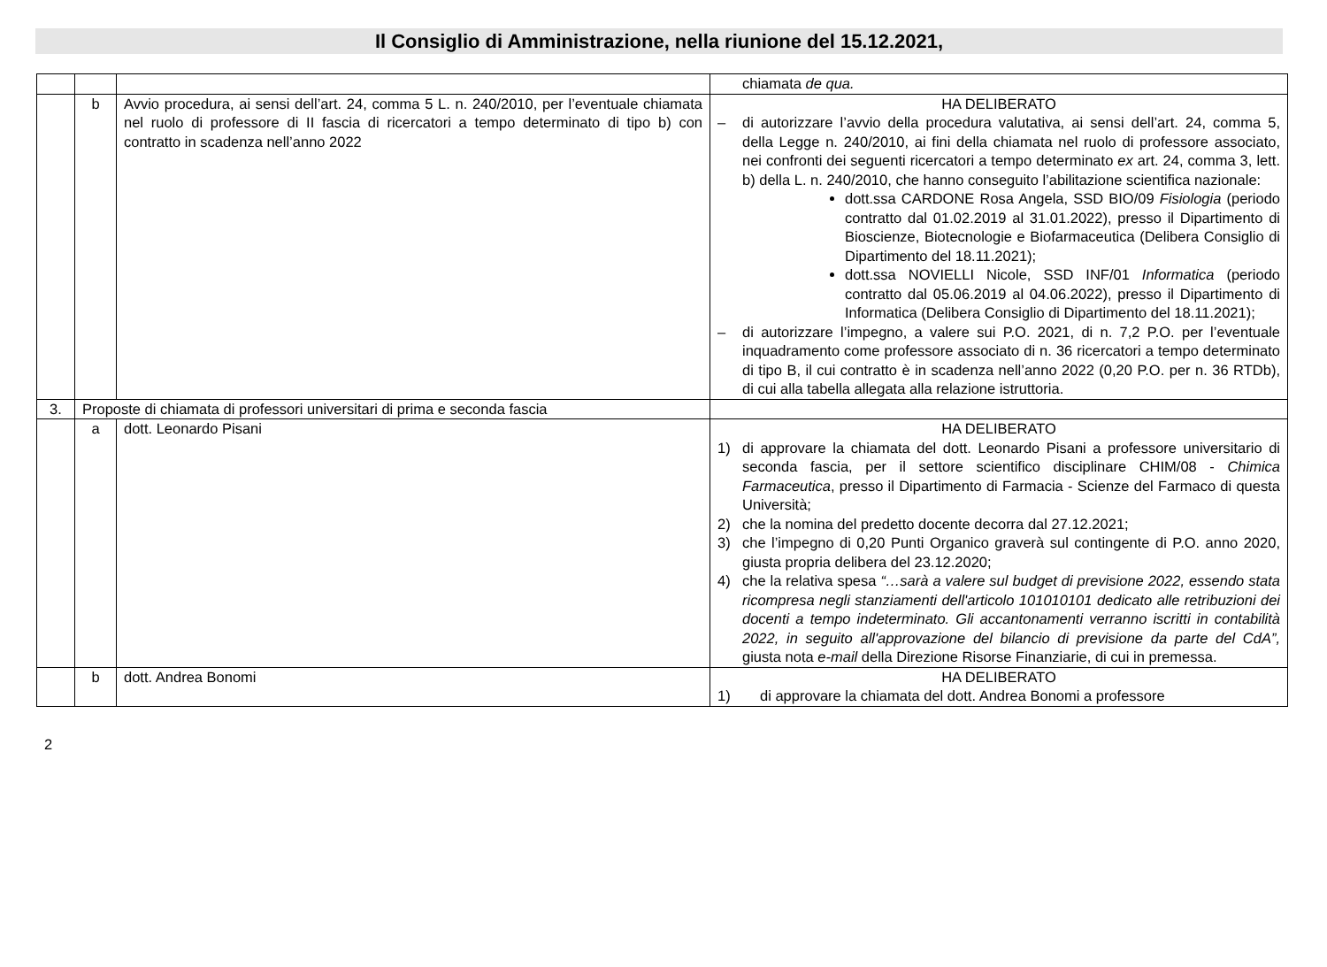Il Consiglio di Amministrazione, nella riunione del 15.12.2021,
| | | | chiamata de qua. |
| | b | Avvio procedura, ai sensi dell’art. 24, comma 5 L. n. 240/2010, per l’eventuale chiamata nel ruolo di professore di II fascia di ricercatori a tempo determinato di tipo b) con contratto in scadenza nell’anno 2022 | HA DELIBERATO – di autorizzare l’avvio della procedura valutativa, ai sensi dell’art. 24, comma 5, della Legge n. 240/2010, ai fini della chiamata nel ruolo di professore associato, nei confronti dei seguenti ricercatori a tempo determinato ex art. 24, comma 3, lett. b) della L. n. 240/2010, che hanno conseguito l’abilitazione scientifica nazionale: dott.ssa CARDONE Rosa Angela, SSD BIO/09 Fisiologia (periodo contratto dal 01.02.2019 al 31.01.2022), presso il Dipartimento di Bioscienze, Biotecnologie e Biofarmaceutica (Delibera Consiglio di Dipartimento del 18.11.2021); dott.ssa NOVIELLI Nicole, SSD INF/01 Informatica (periodo contratto dal 05.06.2019 al 04.06.2022), presso il Dipartimento di Informatica (Delibera Consiglio di Dipartimento del 18.11.2021); – di autorizzare l’impegno, a valere sui P.O. 2021, di n. 7,2 P.O. per l’eventuale inquadramento come professore associato di n. 36 ricercatori a tempo determinato di tipo B, il cui contratto è in scadenza nell’anno 2022 (0,20 P.O. per n. 36 RTDb), di cui alla tabella allegata alla relazione istruttoria. |
| 3. | Proposte di chiamata di professori universitari di prima e seconda fascia | | |
| | a | dott. Leonardo Pisani | HA DELIBERATO 1) di approvare la chiamata del dott. Leonardo Pisani a professore universitario di seconda fascia, per il settore scientifico disciplinare CHIM/08 - Chimica Farmaceutica , presso il Dipartimento di Farmacia - Scienze del Farmaco di questa Università; 2) che la nomina del predetto docente decorra dal 27.12.2021; 3) che l’impegno di 0,20 Punti Organico graverà sul contingente di P.O. anno 2020, giusta propria delibera del 23.12.2020; 4) che la relativa spesa “…sarà a valere sul budget di previsione 2022, essendo stata ricompresa negli stanziamenti dell'articolo 101010101 dedicato alle retribuzioni dei docenti a tempo indeterminato. Gli accantonamenti verranno iscritti in contabilità 2022, in seguito all'approvazione del bilancio di previsione da parte del CdA”, giusta nota e-mail della Direzione Risorse Finanziarie, di cui in premessa. |
| | b | dott. Andrea Bonomi | HA DELIBERATO 1) di approvare la chiamata del dott. Andrea Bonomi a professore |
2